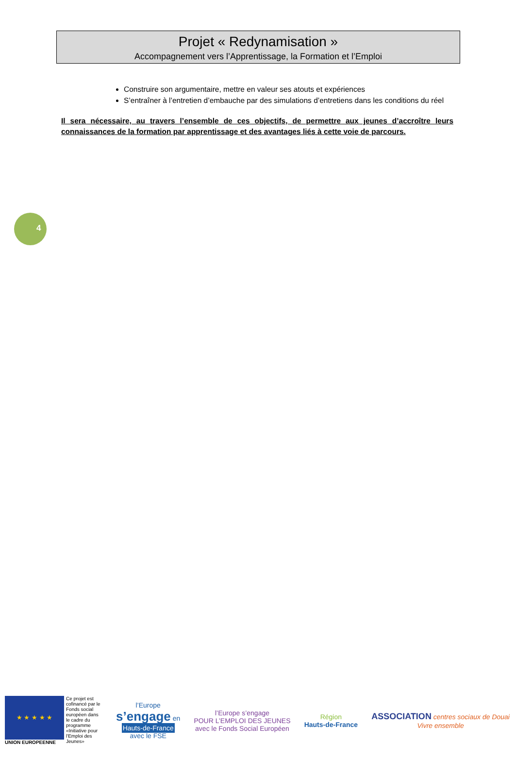Projet « Redynamisation »
Accompagnement vers l’Apprentissage, la Formation et l’Emploi
Construire son argumentaire, mettre en valeur ses atouts et expériences
S’entraîner à l’entretien d’embauche par des simulations d’entretiens dans les conditions du réel
Il sera nécessaire, au travers l’ensemble de ces objectifs, de permettre aux jeunes d’accroître leurs connaissances de la formation par apprentissage et des avantages liés à cette voie de parcours.
4
★ ★ ★ ★ ★
UNION EUROPEENNE
Ce projet est cofinancé par le Fonds social européen dans le cadre du programme «Initiative pour l'Emploi des Jeunes»
l’Europe
s’engage en
Hauts-de-France
avec le FSE
l’Europe s’engage
POUR L’EMPLOI DES JEUNES
avec le Fonds Social Européen
Région
Hauts-de-France
ASSOCIATION centres sociaux de Douai
Vivre ensemble